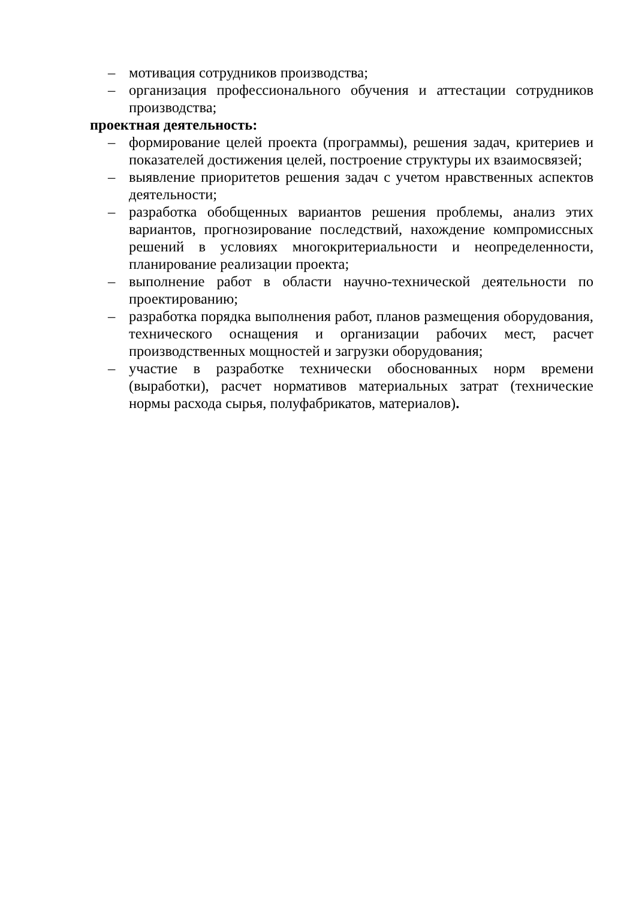– мотивация сотрудников производства;
– организация профессионального обучения и аттестации сотрудников производства;
проектная деятельность:
– формирование целей проекта (программы), решения задач, критериев и показателей достижения целей, построение структуры их взаимосвязей;
– выявление приоритетов решения задач с учетом нравственных аспектов деятельности;
– разработка обобщенных вариантов решения проблемы, анализ этих вариантов, прогнозирование последствий, нахождение компромиссных решений в условиях многокритериальности и неопределенности, планирование реализации проекта;
– выполнение работ в области научно-технической деятельности по проектированию;
– разработка порядка выполнения работ, планов размещения оборудования, технического оснащения и организации рабочих мест, расчет производственных мощностей и загрузки оборудования;
– участие в разработке технически обоснованных норм времени (выработки), расчет нормативов материальных затрат (технические нормы расхода сырья, полуфабрикатов, материалов).